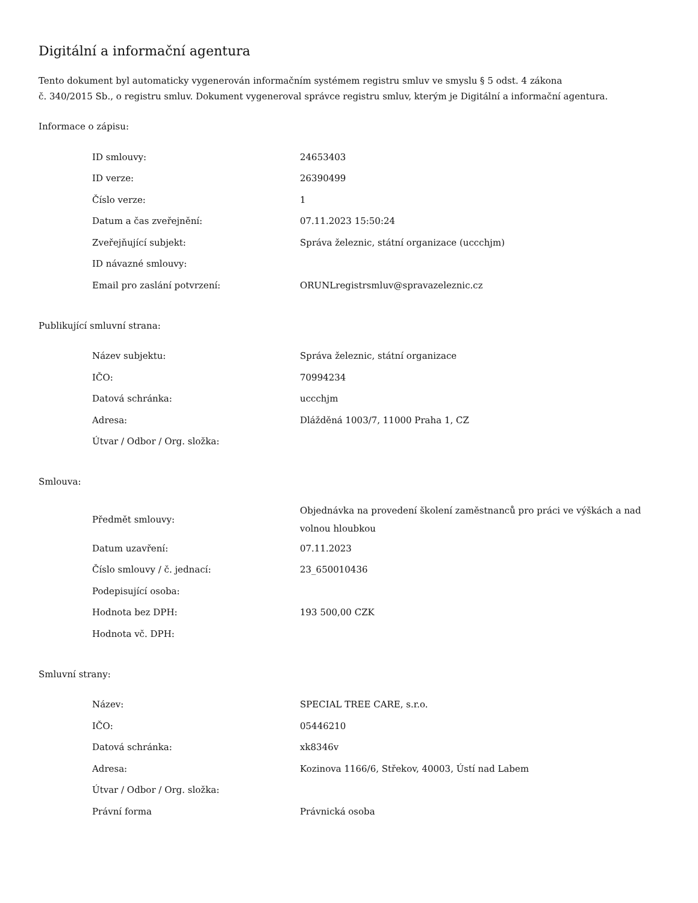Digitální a informační agentura
Tento dokument byl automaticky vygenerován informačním systémem registru smluv ve smyslu § 5 odst. 4 zákona
č. 340/2015 Sb., o registru smluv. Dokument vygeneroval správce registru smluv, kterým je Digitální a informační agentura.
Informace o zápisu:
| ID smlouvy: | 24653403 |
| ID verze: | 26390499 |
| Číslo verze: | 1 |
| Datum a čas zveřejnění: | 07.11.2023 15:50:24 |
| Zveřejňující subjekt: | Správa železnic, státní organizace (uccchjm) |
| ID návazné smlouvy: | |
| Email pro zaslání potvrzení: | ORUNLregistrsmluv@spravazeleznic.cz |
Publikující smluvní strana:
| Název subjektu: | Správa železnic, státní organizace |
| IČO: | 70994234 |
| Datová schránka: | uccchjm |
| Adresa: | Dlážděná 1003/7, 11000 Praha 1, CZ |
| Útvar / Odbor / Org. složka: | |
Smlouva:
| Předmět smlouvy: | Objednávka na provedení školení zaměstnanců pro práci ve výškách a nad volnou hloubkou |
| Datum uzavření: | 07.11.2023 |
| Číslo smlouvy / č. jednací: | 23_650010436 |
| Podepisující osoba: | |
| Hodnota bez DPH: | 193 500,00 CZK |
| Hodnota vč. DPH: | |
Smluvní strany:
| Název: | SPECIAL TREE CARE, s.r.o. |
| IČO: | 05446210 |
| Datová schránka: | xk8346v |
| Adresa: | Kozinova 1166/6, Střekov, 40003, Ústí nad Labem |
| Útvar / Odbor / Org. složka: | |
| Právní forma | Právnická osoba |